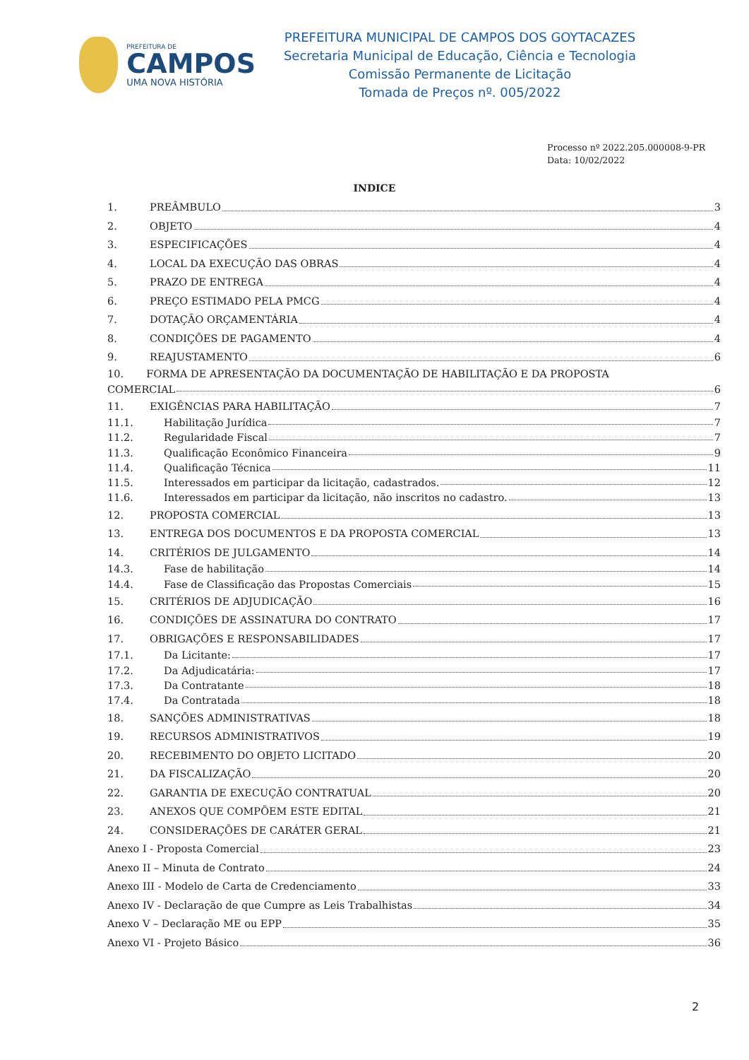PREFEITURA DE
CAMPOS
UMA NOVA HISTÓRIA
PREFEITURA MUNICIPAL DE CAMPOS DOS GOYTACAZES
Secretaria Municipal de Educação, Ciência e Tecnologia
Comissão Permanente de Licitação
Tomada de Preços nº. 005/2022
Processo nº 2022.205.000008-9-PR
Data: 10/02/2022
INDICE
1. PREÂMBULO 3
2. OBJETO 4
3. ESPECIFICAÇÕES 4
4. LOCAL DA EXECUÇÃO DAS OBRAS 4
5. PRAZO DE ENTREGA 4
6. PREÇO ESTIMADO PELA PMCG 4
7. DOTAÇÃO ORÇAMENTÁRIA 4
8. CONDIÇÕES DE PAGAMENTO 4
9. REAJUSTAMENTO 6
10. FORMA DE APRESENTAÇÃO DA DOCUMENTAÇÃO DE HABILITAÇÃO E DA PROPOSTA
COMERCIAL 6
11. EXIGÊNCIAS PARA HABILITAÇÃO 7
11.1. Habilitação Jurídica 7
11.2. Regularidade Fiscal 7
11.3. Qualificação Econômico Financeira 9
11.4. Qualificação Técnica 11
11.5. Interessados em participar da licitação, cadastrados. 12
11.6. Interessados em participar da licitação, não inscritos no cadastro. 13
12. PROPOSTA COMERCIAL 13
13. ENTREGA DOS DOCUMENTOS E DA PROPOSTA COMERCIAL 13
14. CRITÉRIOS DE JULGAMENTO 14
14.3. Fase de habilitação 14
14.4. Fase de Classificação das Propostas Comerciais 15
15. CRITÉRIOS DE ADJUDICAÇÃO 16
16. CONDIÇÕES DE ASSINATURA DO CONTRATO 17
17. OBRIGAÇÕES E RESPONSABILIDADES 17
17.1. Da Licitante: 17
17.2. Da Adjudicatária: 17
17.3. Da Contratante 18
17.4. Da Contratada 18
18. SANÇÕES ADMINISTRATIVAS 18
19. RECURSOS ADMINISTRATIVOS 19
20. RECEBIMENTO DO OBJETO LICITADO 20
21. DA FISCALIZAÇÃO 20
22. GARANTIA DE EXECUÇÃO CONTRATUAL 20
23. ANEXOS QUE COMPÕEM ESTE EDITAL 21
24. CONSIDERAÇÕES DE CARÁTER GERAL 21
Anexo I - Proposta Comercial 23
Anexo II – Minuta de Contrato 24
Anexo III - Modelo de Carta de Credenciamento 33
Anexo IV - Declaração de que Cumpre as Leis Trabalhistas 34
Anexo V – Declaração ME ou EPP 35
Anexo VI - Projeto Básico 36
2